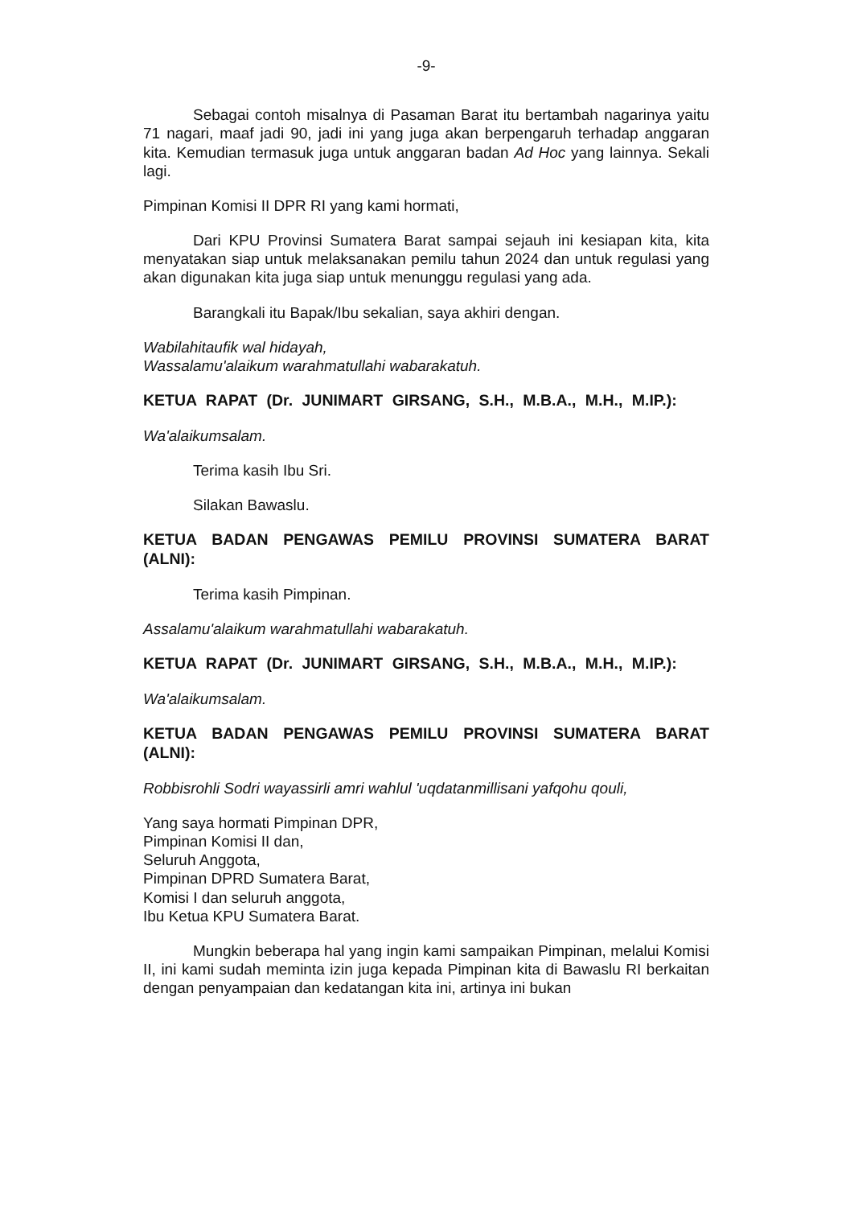-9-
Sebagai contoh misalnya di Pasaman Barat itu bertambah nagarinya yaitu 71 nagari, maaf jadi 90, jadi ini yang juga akan berpengaruh terhadap anggaran kita. Kemudian termasuk juga untuk anggaran badan Ad Hoc yang lainnya. Sekali lagi.
Pimpinan Komisi II DPR RI yang kami hormati,
Dari KPU Provinsi Sumatera Barat sampai sejauh ini kesiapan kita, kita menyatakan siap untuk melaksanakan pemilu tahun 2024 dan untuk regulasi yang akan digunakan kita juga siap untuk menunggu regulasi yang ada.
Barangkali itu Bapak/Ibu sekalian, saya akhiri dengan.
Wabilahitaufik wal hidayah,
Wassalamu'alaikum warahmatullahi wabarakatuh.
KETUA RAPAT (Dr. JUNIMART GIRSANG, S.H., M.B.A., M.H., M.IP.):
Wa'alaikumsalam.
Terima kasih Ibu Sri.
Silakan Bawaslu.
KETUA BADAN PENGAWAS PEMILU PROVINSI SUMATERA BARAT (ALNI):
Terima kasih Pimpinan.
Assalamu'alaikum warahmatullahi wabarakatuh.
KETUA RAPAT (Dr. JUNIMART GIRSANG, S.H., M.B.A., M.H., M.IP.):
Wa'alaikumsalam.
KETUA BADAN PENGAWAS PEMILU PROVINSI SUMATERA BARAT (ALNI):
Robbisrohli Sodri wayassirli amri wahlul 'uqdatanmillisani yafqohu qouli,
Yang saya hormati Pimpinan DPR,
Pimpinan Komisi II dan,
Seluruh Anggota,
Pimpinan DPRD Sumatera Barat,
Komisi I dan seluruh anggota,
Ibu Ketua KPU Sumatera Barat.
Mungkin beberapa hal yang ingin kami sampaikan Pimpinan, melalui Komisi II, ini kami sudah meminta izin juga kepada Pimpinan kita di Bawaslu RI berkaitan dengan penyampaian dan kedatangan kita ini, artinya ini bukan